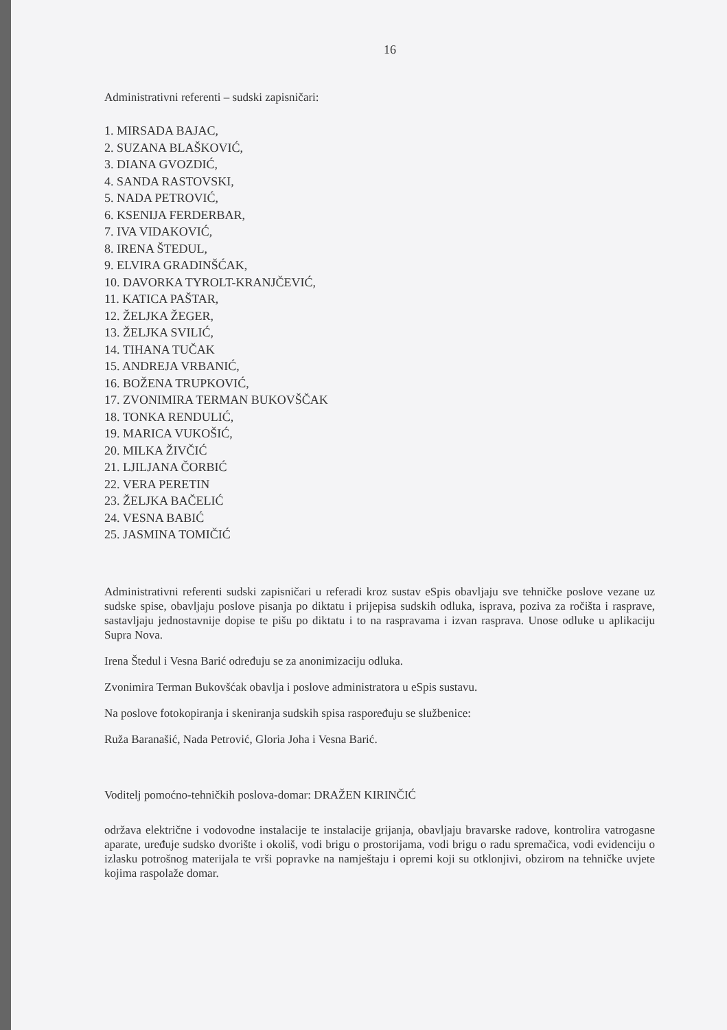16
Administrativni referenti – sudski zapisničari:
1. MIRSADA BAJAC,
2. SUZANA BLAŠKOVIĆ,
3. DIANA GVOZDIĆ,
4. SANDA RASTOVSKI,
5. NADA PETROVIĆ,
6. KSENIJA FERDERBAR,
7. IVA VIDAKOVIĆ,
8. IRENA ŠTEDUL,
9. ELVIRA GRADINŠĆAK,
10. DAVORKA TYROLT-KRANJČEVIĆ,
11. KATICA PAŠTAR,
12. ŽELJKA ŽEGER,
13. ŽELJKA SVILIĆ,
14. TIHANA TUČAK
15. ANDREJA VRBANIĆ,
16. BOŽENA TRUPKOVIĆ,
17. ZVONIMIRA TERMAN BUKOVŠČAK
18. TONKA RENDULIĆ,
19. MARICA VUKOŠIĆ,
20. MILKA ŽIVČIĆ
21. LJILJANA ČORBIĆ
22. VERA PERETIN
23. ŽELJKA BAČELIĆ
24. VESNA BABIĆ
25. JASMINA TOMIČIĆ
Administrativni referenti sudski zapisničari u referadi kroz sustav eSpis obavljaju sve tehničke poslove vezane uz sudske spise, obavljaju poslove pisanja po diktatu i prijepisa sudskih odluka, isprava, poziva za ročišta i rasprave, sastavljaju jednostavnije dopise te pišu po diktatu i to na raspravama i izvan rasprava. Unose odluke u aplikaciju Supra Nova.
Irena Štedul i Vesna Barić određuju se za anonimizaciju odluka.
Zvonimira Terman Bukovšćak obavlja i poslove administratora u eSpis sustavu.
Na poslove fotokopiranja i skeniranja sudskih spisa raspoređuju se službenice:
Ruža Baranašić, Nada Petrović, Gloria Joha i Vesna Barić.
Voditelj pomoćno-tehničkih poslova-domar: DRAŽEN KIRINČIĆ
održava električne i vodovodne instalacije te instalacije grijanja, obavljaju bravarske radove, kontrolira vatrogasne aparate, uređuje sudsko dvorište i okoliš, vodi brigu o prostorijama, vodi brigu o radu spremačica, vodi evidenciju o izlasku potrošnog materijala te vrši popravke na namještaju i opremi koji su otklonjivi, obzirom na tehničke uvjete kojima raspolaže domar.